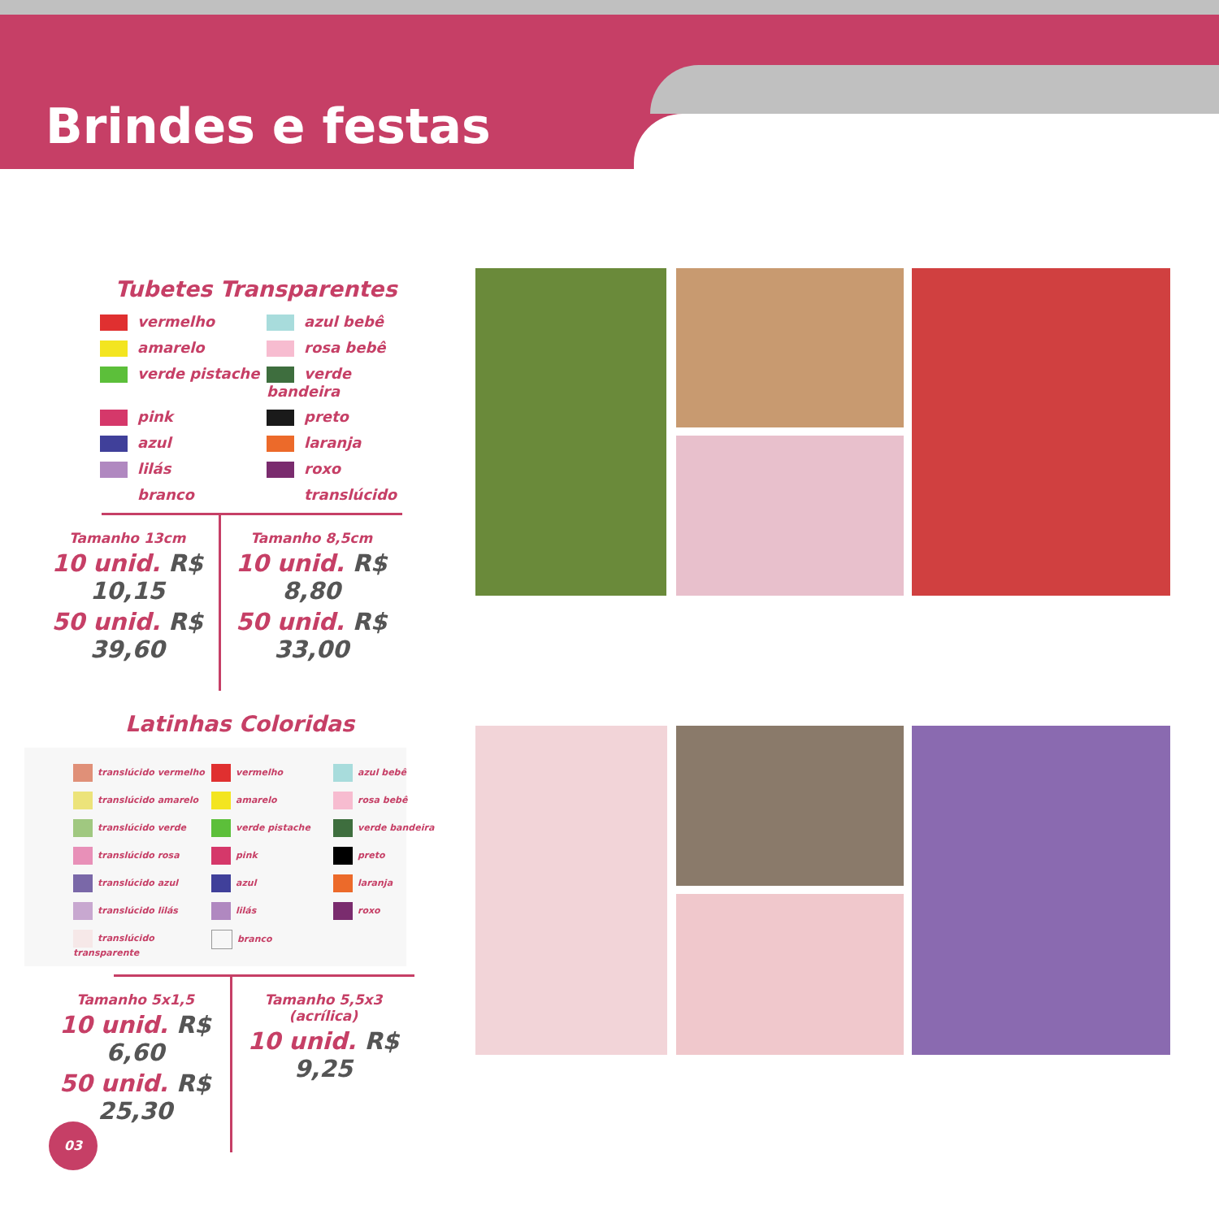Brindes e festas
Tubetes Transparentes
vermelho
azul bebê
amarelo
rosa bebê
verde pistache
verde bandeira
pink
preto
azul
laranja
lilás
roxo
branco
translúcido
Tamanho 13cm
10 unid. R$ 10,15
50 unid. R$ 39,60
Tamanho 8,5cm
10 unid. R$ 8,80
50 unid. R$ 33,00
Latinhas Coloridas
translúcido vermelho
vermelho
azul bebê
translúcido amarelo
amarelo
rosa bebê
translúcido verde
verde pistache
verde bandeira
translúcido rosa
pink
preto
translúcido azul
azul
laranja
translúcido lilás
lilás
roxo
translúcido transparente
branco
Tamanho 5x1,5
10 unid. R$ 6,60
50 unid. R$ 25,30
Tamanho 5,5x3 (acrílica)
10 unid. R$ 9,25
03